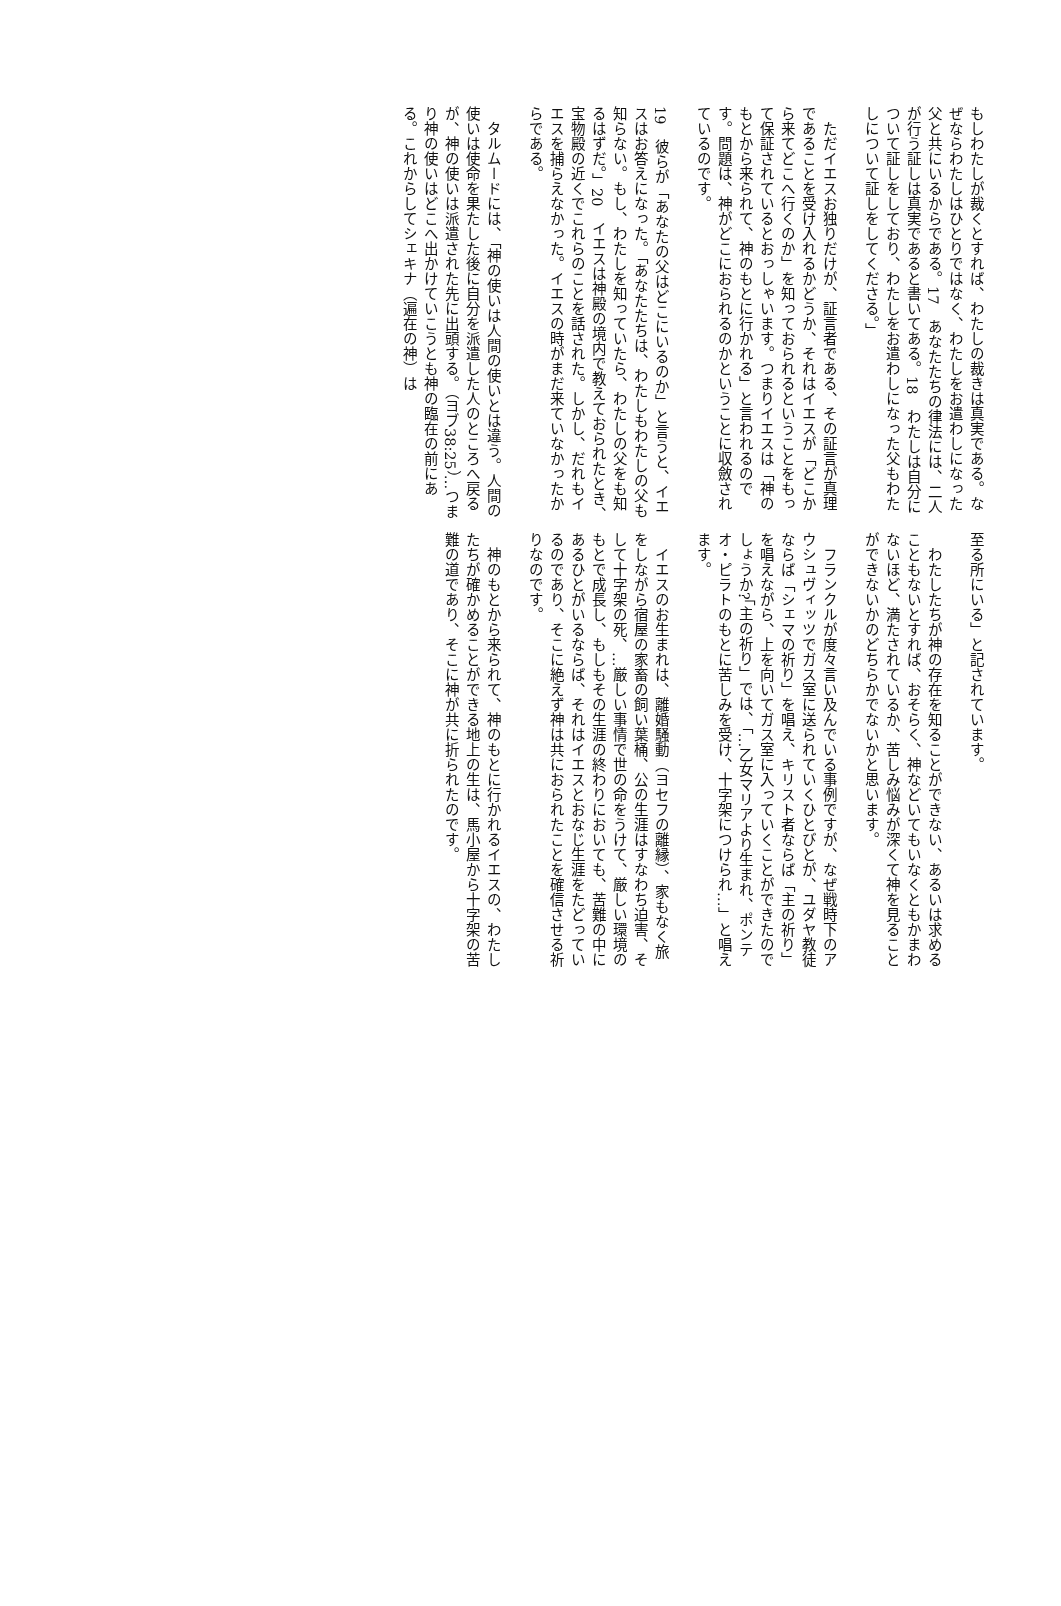もしわたしが裁くとすれば、わたしの裁きは真実である。なぜならわたしはひとりではなく、わたしをお遣わしになった父と共にいるからである。17　あなたたちの律法には、二人が行う証しは真実であると書いてある。18　わたしは自分について証しをしており、わたしをお遣わしになった父もわたしについて証しをしてくださる。」
ただイエスお独りだけが、証言者である、その証言が真理であることを受け入れるかどうか、それはイエスが「どこから来てどこへ行くのか」を知っておられるということをもって保証されているとおっしゃいます。つまりイエスは「神のもとから来られて、神のもとに行かれる」と言われるのです。問題は、神がどこにおられるのかということに収斂されているのです。
19　彼らが「あなたの父はどこにいるのか」と言うと、イエスはお答えになった。「あなたたちは、わたしもわたしの父も知らない。もし、わたしを知っていたら、わたしの父をも知るはずだ。」20　イエスは神殿の境内で教えておられたとき、宝物殿の近くでこれらのことを話された。しかし、だれもイエスを捕らえなかった。イエスの時がまだ来ていなかったからである。
タルムードには、「神の使いは人間の使いとは違う。人間の使いは使命を果たした後に自分を派遣した人のところへ戻るが、神の使いは派遣された先に出頭する。（ヨブ38:25）…つまり神の使いはどこへ出かけていこうとも神の臨在の前にある。これからしてシェキナ（遍在の神）は
至る所にいる」と記されています。
わたしたちが神の存在を知ることができない、あるいは求めることもないとすれば、おそらく、神などいてもいなくともかまわないほど、満たされているか、苦しみ悩みが深くて神を見ることができないかのどちらかでないかと思います。
フランクルが度々言い及んでいる事例ですが、なぜ戦時下のアウシュヴィッツでガス室に送られていくひとびとが、ユダヤ教徒ならば「シェマの祈り」を唱え、キリスト者ならば「主の祈り」を唱えながら、上を向いてガス室に入っていくことができたのでしょうか?「主の祈り」では、「…乙女マリアより生まれ、ポンテオ・ピラトのもとに苦しみを受け、十字架につけられ…」と唱えます。
イエスのお生まれは、離婚騒動（ヨセフの離縁）、家もなく旅をしながら宿屋の家畜の飼い葉桶、公の生涯はすなわち迫害、そして十字架の死、…厳しい事情で世の命をうけて、厳しい環境のもとで成長し、もしもその生涯の終わりにおいても、苦難の中にあるひとがいるならば、それはイエスとおなじ生涯をたどっているのであり、そこに絶えず神は共におられたことを確信させる祈りなのです。
神のもとから来られて、神のもとに行かれるイエスの、わたしたちが確かめることができる地上の生は、馬小屋から十字架の苦難の道であり、そこに神が共に折られたのです。